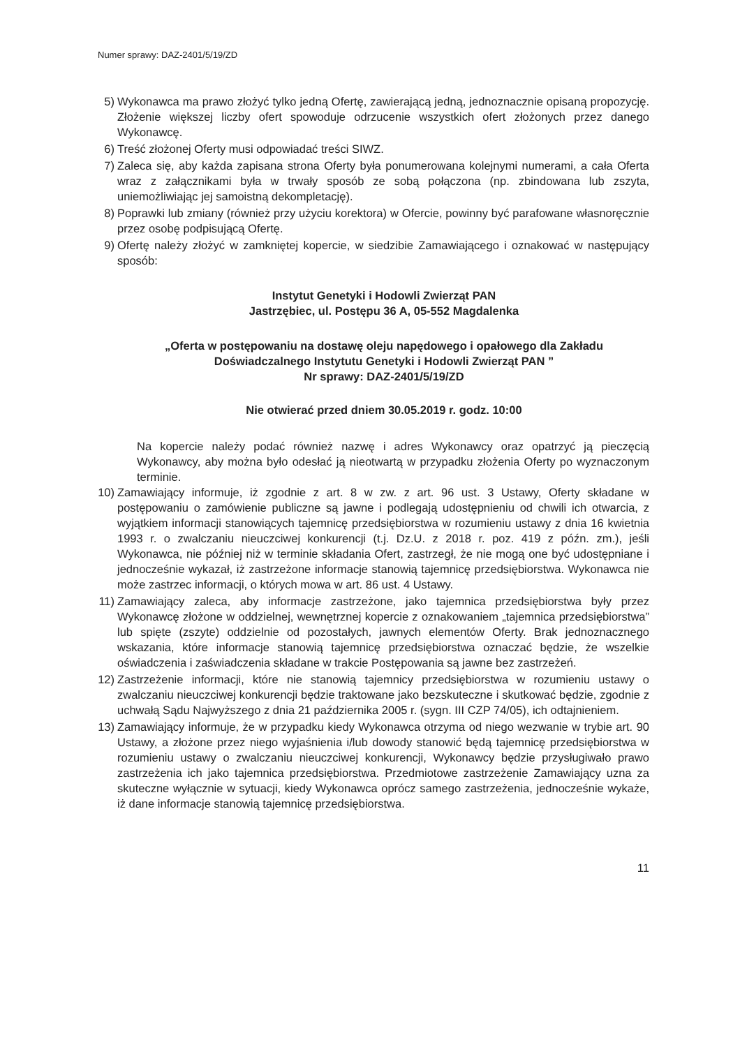Numer sprawy: DAZ-2401/5/19/ZD
5) Wykonawca ma prawo złożyć tylko jedną Ofertę, zawierającą jedną, jednoznacznie opisaną propozycję. Złożenie większej liczby ofert spowoduje odrzucenie wszystkich ofert złożonych przez danego Wykonawcę.
6) Treść złożonej Oferty musi odpowiadać treści SIWZ.
7) Zaleca się, aby każda zapisana strona Oferty była ponumerowana kolejnymi numerami, a cała Oferta wraz z załącznikami była w trwały sposób ze sobą połączona (np. zbindowana lub zszyta, uniemożliwiając jej samoistną dekompletację).
8) Poprawki lub zmiany (również przy użyciu korektora) w Ofercie, powinny być parafowane własnoręcznie przez osobę podpisującą Ofertę.
9) Ofertę należy złożyć w zamkniętej kopercie, w siedzibie Zamawiającego i oznakować w następujący sposób:
Instytut Genetyki i Hodowli Zwierząt PAN
Jastrzębiec, ul. Postępu 36 A, 05-552 Magdalenka
„Oferta w postępowaniu na dostawę oleju napędowego i opałowego dla Zakładu Doświadczalnego Instytutu Genetyki i Hodowli Zwierząt PAN ”
Nr sprawy: DAZ-2401/5/19/ZD
Nie otwierać przed dniem 30.05.2019 r. godz. 10:00
Na kopercie należy podać również nazwę i adres Wykonawcy oraz opatrzyć ją pieczęcią Wykonawcy, aby można było odesłać ją nieotwartą w przypadku złożenia Oferty po wyznaczonym terminie.
10) Zamawiający informuje, iż zgodnie z art. 8 w zw. z art. 96 ust. 3 Ustawy, Oferty składane w postępowaniu o zamówienie publiczne są jawne i podlegają udostępnieniu od chwili ich otwarcia, z wyjątkiem informacji stanowiących tajemnicę przedsiębiorstwa w rozumieniu ustawy z dnia 16 kwietnia 1993 r. o zwalczaniu nieuczciwej konkurencji (t.j. Dz.U. z 2018 r. poz. 419 z późn. zm.), jeśli Wykonawca, nie później niż w terminie składania Ofert, zastrzegł, że nie mogą one być udostępniane i jednocześnie wykazał, iż zastrzeżone informacje stanowią tajemnicę przedsiębiorstwa. Wykonawca nie może zastrzec informacji, o których mowa w art. 86 ust. 4 Ustawy.
11) Zamawiający zaleca, aby informacje zastrzeżone, jako tajemnica przedsiębiorstwa były przez Wykonawcę złożone w oddzielnej, wewnętrznej kopercie z oznakowaniem „tajemnica przedsiębiorstwa” lub spięte (zszyte) oddzielnie od pozostałych, jawnych elementów Oferty. Brak jednoznacznego wskazania, które informacje stanowią tajemnicę przedsiębiorstwa oznaczać będzie, że wszelkie oświadczenia i zaświadczenia składane w trakcie Postępowania są jawne bez zastrzeżeń.
12) Zastrzeżenie informacji, które nie stanowią tajemnicy przedsiębiorstwa w rozumieniu ustawy o zwalczaniu nieuczciwej konkurencji będzie traktowane jako bezskuteczne i skutkować będzie, zgodnie z uchwałą Sądu Najwyższego z dnia 21 października 2005 r. (sygn. III CZP 74/05), ich odtajnieniem.
13) Zamawiający informuje, że w przypadku kiedy Wykonawca otrzyma od niego wezwanie w trybie art. 90 Ustawy, a złożone przez niego wyjaśnienia i/lub dowody stanowić będą tajemnicę przedsiębiorstwa w rozumieniu ustawy o zwalczaniu nieuczciwej konkurencji, Wykonawcy będzie przysługiwało prawo zastrzeżenia ich jako tajemnica przedsiębiorstwa. Przedmiotowe zastrzeżenie Zamawiający uzna za skuteczne wyłącznie w sytuacji, kiedy Wykonawca oprócz samego zastrzeżenia, jednocześnie wykaże, iż dane informacje stanowią tajemnicę przedsiębiorstwa.
11